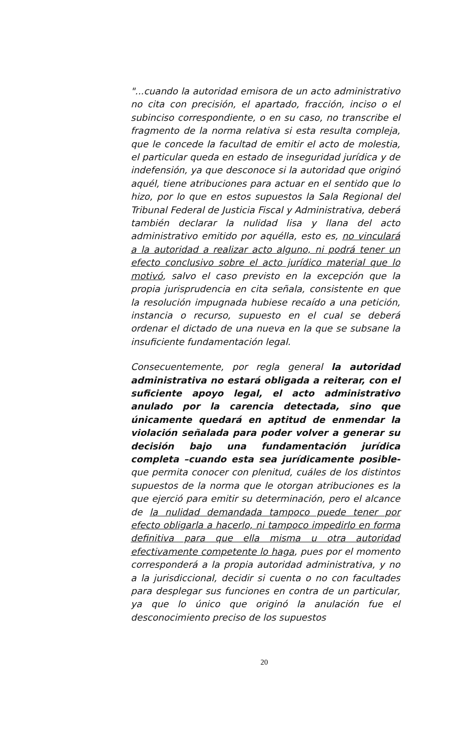"...cuando la autoridad emisora de un acto administrativo no cita con precisión, el apartado, fracción, inciso o el subinciso correspondiente, o en su caso, no transcribe el fragmento de la norma relativa si esta resulta compleja, que le concede la facultad de emitir el acto de molestia, el particular queda en estado de inseguridad jurídica y de indefensión, ya que desconoce si la autoridad que originó aquél, tiene atribuciones para actuar en el sentido que lo hizo, por lo que en estos supuestos la Sala Regional del Tribunal Federal de Justicia Fiscal y Administrativa, deberá también declarar la nulidad lisa y llana del acto administrativo emitido por aquélla, esto es, no vinculará a la autoridad a realizar acto alguno, ni podrá tener un efecto conclusivo sobre el acto jurídico material que lo motivó, salvo el caso previsto en la excepción que la propia jurisprudencia en cita señala, consistente en que la resolución impugnada hubiese recaído a una petición, instancia o recurso, supuesto en el cual se deberá ordenar el dictado de una nueva en la que se subsane la insuficiente fundamentación legal.
Consecuentemente, por regla general la autoridad administrativa no estará obligada a reiterar, con el suficiente apoyo legal, el acto administrativo anulado por la carencia detectada, sino que únicamente quedará en aptitud de enmendar la violación señalada para poder volver a generar su decisión bajo una fundamentación jurídica completa –cuando esta sea jurídicamente posible- que permita conocer con plenitud, cuáles de los distintos supuestos de la norma que le otorgan atribuciones es la que ejerció para emitir su determinación, pero el alcance de la nulidad demandada tampoco puede tener por efecto obligarla a hacerlo, ni tampoco impedirlo en forma definitiva para que ella misma u otra autoridad efectivamente competente lo haga, pues por el momento corresponderá a la propia autoridad administrativa, y no a la jurisdiccional, decidir si cuenta o no con facultades para desplegar sus funciones en contra de un particular, ya que lo único que originó la anulación fue el desconocimiento preciso de los supuestos
20